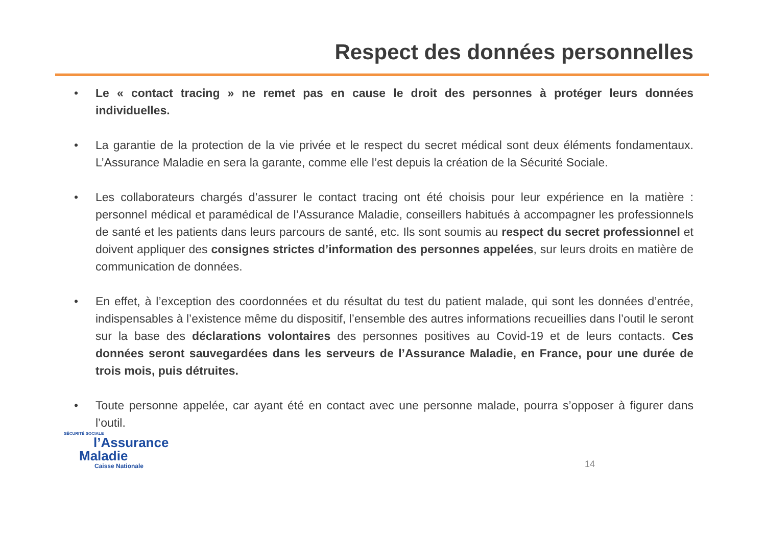Respect des données personnelles
• Le « contact tracing » ne remet pas en cause le droit des personnes à protéger leurs données individuelles.
• La garantie de la protection de la vie privée et le respect du secret médical sont deux éléments fondamentaux. L’Assurance Maladie en sera la garante, comme elle l’est depuis la création de la Sécurité Sociale.
• Les collaborateurs chargés d’assurer le contact tracing ont été choisis pour leur expérience en la matière : personnel médical et paramédical de l’Assurance Maladie, conseillers habitués à accompagner les professionnels de santé et les patients dans leurs parcours de santé, etc. Ils sont soumis au respect du secret professionnel et doivent appliquer des consignes strictes d’information des personnes appelées, sur leurs droits en matière de communication de données.
• En effet, à l’exception des coordonnées et du résultat du test du patient malade, qui sont les données d’entrée, indispensables à l’existence même du dispositif, l’ensemble des autres informations recueillies dans l’outil le seront sur la base des déclarations volontaires des personnes positives au Covid-19 et de leurs contacts. Ces données seront sauvegardées dans les serveurs de l’Assurance Maladie, en France, pour une durée de trois mois, puis détruites.
• Toute personne appelée, car ayant été en contact avec une personne malade, pourra s’opposer à figurer dans l’outil.
SÉCURITÉ SOCIALE
l’Assurance
Maladie
Caisse Nationale
14